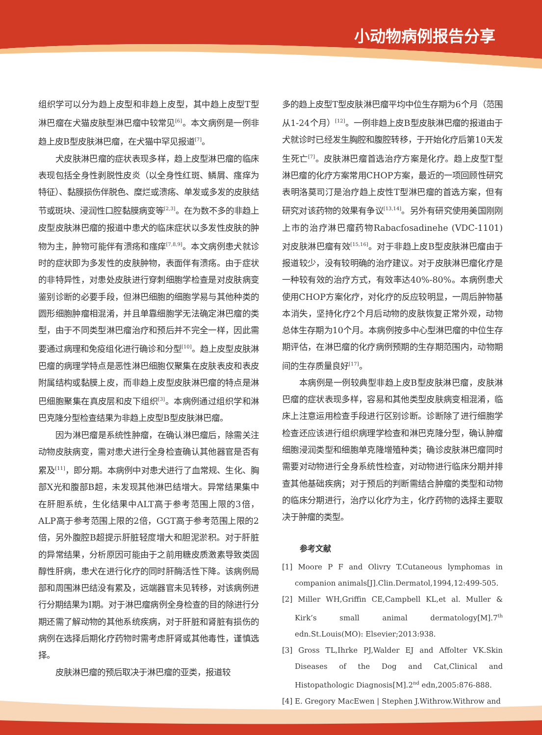小动物病例报告分享
组织学可以分为趋上皮型和非趋上皮型，其中趋上皮型T型淋巴瘤在犬猫皮肤型淋巴瘤中较常见<sup>[6]</sup>。本文病例是一例非趋上皮B型皮肤淋巴瘤，在犬猫中罕见报道<sup>[7]</sup>。
犬皮肤淋巴瘤的症状表现多样，趋上皮型淋巴瘤的临床表现包括全身性剥脱性皮炎（以全身性红斑、鳞屑、瘙痒为特征）、黏膜损伤伴脱色、糜烂或溃疡、单发或多发的皮肤结节或斑块、浸润性口腔黏膜病变等<sup>[2,3]</sup>。在为数不多的非趋上皮型皮肤淋巴瘤的报道中患犬的临床症状以多发性皮肤的肿物为主，肿物可能伴有溃疡和瘙痒<sup>[7,8,9]</sup>。本文病例患犬就诊时的症状即为多发性的皮肤肿物，表面伴有溃疡。由于症状的非特异性，对患处皮肤进行穿刺细胞学检查是对皮肤病变鉴别诊断的必要手段，但淋巴细胞的细胞学易与其他种类的圆形细胞肿瘤相混淆，并且单靠细胞学无法确定淋巴瘤的类型，由于不同类型淋巴瘤治疗和预后并不完全一样，因此需要通过病理和免疫组化进行确诊和分型<sup>[10]</sup>。趋上皮型皮肤淋巴瘤的病理学特点是恶性淋巴细胞仅聚集在皮肤表皮和表皮附属结构或黏膜上皮，而非趋上皮型皮肤淋巴瘤的特点是淋巴细胞聚集在真皮层和皮下组织<sup>[3]</sup>。本病例通过组织学和淋巴克隆分型检查结果为非趋上皮型B型皮肤淋巴瘤。
因为淋巴瘤是系统性肿瘤，在确认淋巴瘤后，除需关注动物皮肤病变，需对患犬进行全身检查确认其他器官是否有累及<sup>[11]</sup>，即分期。本病例中对患犬进行了血常规、生化、胸部X光和腹部B超，未发现其他淋巴结增大。异常结果集中在肝胆系统，生化结果中ALT高于参考范围上限的3倍，ALP高于参考范围上限的2倍，GGT高于参考范围上限的2倍，另外腹腔B超提示肝脏轻度增大和胆泥淤积。对于肝脏的异常结果，分析原因可能由于之前用糖皮质激素导致类固醇性肝病，患犬在进行化疗的同时肝酶活性下降。该病例局部和周围淋巴结没有累及，远端器官未见转移，对该病例进行分期结果为I期。对于淋巴瘤病例全身检查的目的除进行分期还需了解动物的其他系统疾病，对于肝脏和肾脏有损伤的病例在选择后期化疗药物时需考虑肝肾或其他毒性，谨慎选择。
皮肤淋巴瘤的预后取决于淋巴瘤的亚类，报道较
多的趋上皮型T型皮肤淋巴瘤平均中位生存期为6个月（范围从1-24个月）<sup>[12]</sup>。一例非趋上皮B型皮肤淋巴瘤的报道由于犬就诊时已经发生胸腔和腹腔转移，于开始化疗后第10天发生死亡<sup>[7]</sup>。皮肤淋巴瘤首选治疗方案是化疗。趋上皮型T型淋巴瘤的化疗方案常用CHOP方案，最近的一项回顾性研究表明洛莫司汀是治疗趋上皮性T型淋巴瘤的首选方案，但有研究对该药物的效果有争议<sup>[13,14]</sup>。另外有研究使用美国刚刚上市的治疗淋巴瘤药物Rabacfosadinehe (VDC-1101) 对皮肤淋巴瘤有效<sup>[15,16]</sup>。对于非趋上皮B型皮肤淋巴瘤由于报道较少，没有较明确的治疗建议。对于皮肤淋巴瘤化疗是一种较有效的治疗方式，有效率达40%-80%。本病例患犬使用CHOP方案化疗，对化疗的反应较明显，一周后肿物基本消失，坚持化疗2个月后动物的皮肤恢复正常外观，动物总体生存期为10个月。本病例按多中心型淋巴瘤的中位生存期评估，在淋巴瘤的化疗病例预期的生存期范围内，动物期间的生存质量良好<sup>[17]</sup>。
本病例是一例较典型非趋上皮B型皮肤淋巴瘤，皮肤淋巴瘤的症状表现多样，容易和其他类型皮肤病变相混淆，临床上注意运用检查手段进行区别诊断。诊断除了进行细胞学检查还应该进行组织病理学检查和淋巴克隆分型，确认肿瘤细胞浸润类型和细胞单克隆增殖种类；确诊皮肤淋巴瘤同时需要对动物进行全身系统性检查，对动物进行临床分期并排查其他基础疾病；对于预后的判断需结合肿瘤的类型和动物的临床分期进行，治疗以化疗为主，化疗药物的选择主要取决于肿瘤的类型。
参考文献
[1] Moore P F and Olivry T.Cutaneous lymphomas in companion animals[J].Clin.Dermatol,1994,12:499-505.
[2] Miller WH,Griffin CE,Campbell KL,et al. Muller & Kirk’s small animal dermatology[M].7<sup>th</sup> edn.St.Louis(MO): Elsevier;2013:938.
[3] Gross TL,Ihrke PJ,Walder EJ and Affolter VK.Skin Diseases of the Dog and Cat,Clinical and Histopathologic Diagnosis[M].2<sup>nd</sup> edn,2005:876-888.
[4] E. Gregory MacEwen | Stephen J.Withrow.Withrow and